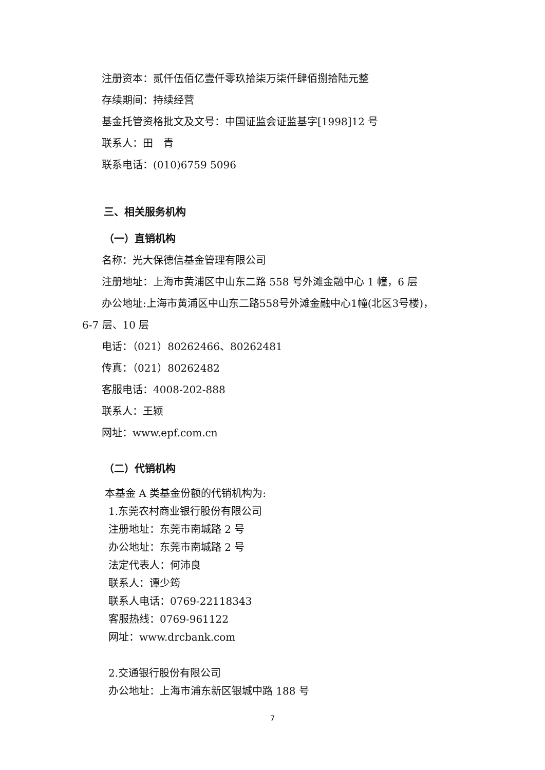注册资本：贰仟伍佰亿壹仟零玖拾柒万柒仟肆佰捌拾陆元整
存续期间：持续经营
基金托管资格批文及文号：中国证监会证监基字[1998]12 号
联系人：田　青
联系电话：(010)6759 5096
三、相关服务机构
（一）直销机构
名称：光大保德信基金管理有限公司
注册地址：上海市黄浦区中山东二路 558 号外滩金融中心 1 幢，6 层
办公地址:上海市黄浦区中山东二路558号外滩金融中心1幢(北区3号楼)，
6-7 层、10 层
电话：（021）80262466、80262481
传真：（021）80262482
客服电话：4008-202-888
联系人：王颖
网址：www.epf.com.cn
（二）代销机构
本基金 A 类基金份额的代销机构为:
1.东莞农村商业银行股份有限公司
注册地址：东莞市南城路 2 号
办公地址：东莞市南城路 2 号
法定代表人：何沛良
联系人：谭少筠
联系人电话：0769-22118343
客服热线：0769-961122
网址：www.drcbank.com
2.交通银行股份有限公司
办公地址：上海市浦东新区银城中路 188 号
7